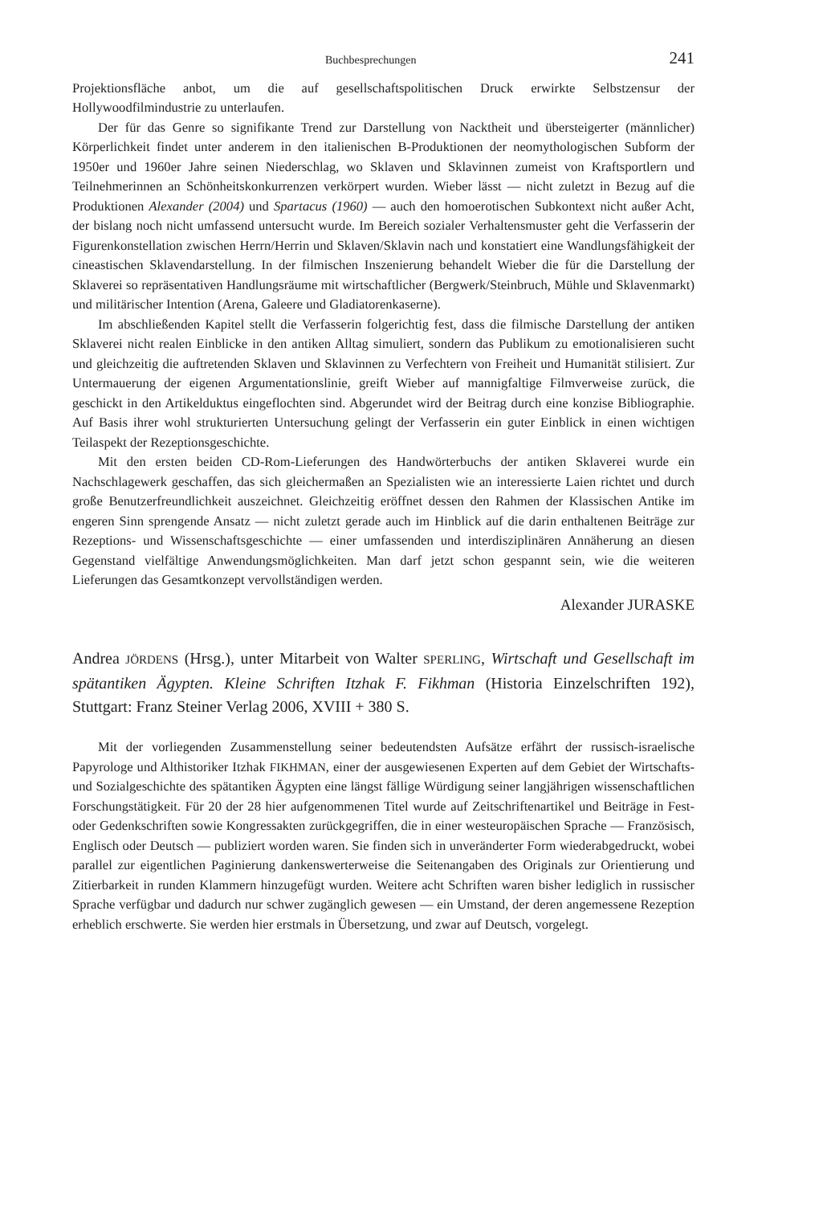Buchbesprechungen 241
Projektionsfläche anbot, um die auf gesellschaftspolitischen Druck erwirkte Selbstzensur der Hollywoodfilmindustrie zu unterlaufen.
Der für das Genre so signifikante Trend zur Darstellung von Nacktheit und übersteigerter (männlicher) Körperlichkeit findet unter anderem in den italienischen B-Produktionen der neomythologischen Subform der 1950er und 1960er Jahre seinen Niederschlag, wo Sklaven und Sklavinnen zumeist von Kraftsportlern und Teilnehmerinnen an Schönheitskonkurrenzen verkörpert wurden. Wieber lässt — nicht zuletzt in Bezug auf die Produktionen Alexander (2004) und Spartacus (1960) — auch den homoerotischen Subkontext nicht außer Acht, der bislang noch nicht umfassend untersucht wurde. Im Bereich sozialer Verhaltensmuster geht die Verfasserin der Figurenkonstellation zwischen Herrn/Herrin und Sklaven/Sklavin nach und konstatiert eine Wandlungsfähigkeit der cineastischen Sklavendarstellung. In der filmischen Inszenierung behandelt Wieber die für die Darstellung der Sklaverei so repräsentativen Handlungsräume mit wirtschaftlicher (Bergwerk/Steinbruch, Mühle und Sklavenmarkt) und militärischer Intention (Arena, Galeere und Gladiatorenkaserne).
Im abschließenden Kapitel stellt die Verfasserin folgerichtig fest, dass die filmische Darstellung der antiken Sklaverei nicht realen Einblicke in den antiken Alltag simuliert, sondern das Publikum zu emotionalisieren sucht und gleichzeitig die auftretenden Sklaven und Sklavinnen zu Verfechtern von Freiheit und Humanität stilisiert. Zur Untermauerung der eigenen Argumentationslinie, greift Wieber auf mannigfaltige Filmverweise zurück, die geschickt in den Artikelduktus eingeflochten sind. Abgerundet wird der Beitrag durch eine konzise Bibliographie. Auf Basis ihrer wohl strukturierten Untersuchung gelingt der Verfasserin ein guter Einblick in einen wichtigen Teilaspekt der Rezeptionsgeschichte.
Mit den ersten beiden CD-Rom-Lieferungen des Handwörterbuchs der antiken Sklaverei wurde ein Nachschlagewerk geschaffen, das sich gleichermaßen an Spezialisten wie an interessierte Laien richtet und durch große Benutzerfreundlichkeit auszeichnet. Gleichzeitig eröffnet dessen den Rahmen der Klassischen Antike im engeren Sinn sprengende Ansatz — nicht zuletzt gerade auch im Hinblick auf die darin enthaltenen Beiträge zur Rezeptions- und Wissenschaftsgeschichte — einer umfassenden und interdisziplinären Annäherung an diesen Gegenstand vielfältige Anwendungsmöglichkeiten. Man darf jetzt schon gespannt sein, wie die weiteren Lieferungen das Gesamtkonzept vervollständigen werden.
Alexander JURASKE
Andrea JÖRDENS (Hrsg.), unter Mitarbeit von Walter SPERLING, Wirtschaft und Gesellschaft im spätantiken Ägypten. Kleine Schriften Itzhak F. Fikhman (Historia Einzelschriften 192), Stuttgart: Franz Steiner Verlag 2006, XVIII + 380 S.
Mit der vorliegenden Zusammenstellung seiner bedeutendsten Aufsätze erfährt der russisch-israelische Papyrologe und Althistoriker Itzhak FIKHMAN, einer der ausgewiesenen Experten auf dem Gebiet der Wirtschafts- und Sozialgeschichte des spätantiken Ägypten eine längst fällige Würdigung seiner langjährigen wissenschaftlichen Forschungstätigkeit. Für 20 der 28 hier aufgenommenen Titel wurde auf Zeitschriftenartikel und Beiträge in Fest- oder Gedenkschriften sowie Kongressakten zurückgegriffen, die in einer westeuropäischen Sprache — Französisch, Englisch oder Deutsch — publiziert worden waren. Sie finden sich in unveränderter Form wiederabgedruckt, wobei parallel zur eigentlichen Paginierung dankenswerterweise die Seitenangaben des Originals zur Orientierung und Zitierbarkeit in runden Klammern hinzugefügt wurden. Weitere acht Schriften waren bisher lediglich in russischer Sprache verfügbar und dadurch nur schwer zugänglich gewesen — ein Umstand, der deren angemessene Rezeption erheblich erschwerte. Sie werden hier erstmals in Übersetzung, und zwar auf Deutsch, vorgelegt.